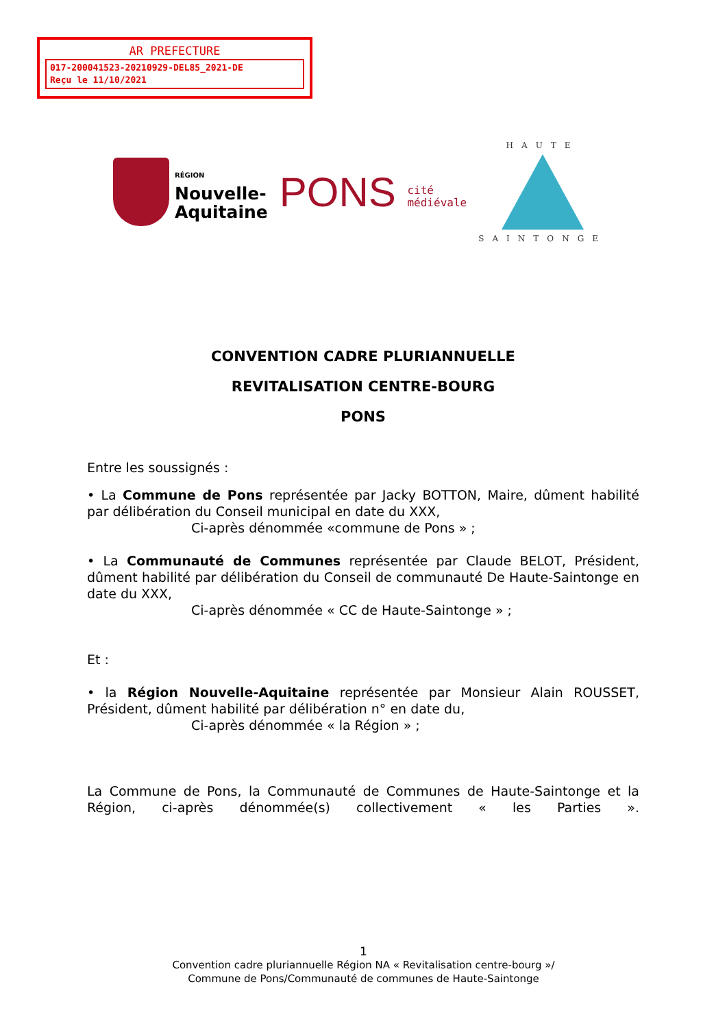AR PREFECTURE
017-200041523-20210929-DEL85_2021-DE
Reçu le 11/10/2021
RÉGION
Nouvelle-
Aquitaine
PONS cité
médiévale
HAUTE
SAINTONGE
CONVENTION CADRE PLURIANNUELLE
REVITALISATION CENTRE-BOURG
PONS
Entre les soussignés :
• La Commune de Pons représentée par Jacky BOTTON, Maire, dûment habilité par délibération du Conseil municipal en date du XXX,
Ci-après dénommée «commune de Pons » ;
• La Communauté de Communes représentée par Claude BELOT, Président, dûment habilité par délibération du Conseil de communauté De Haute-Saintonge en date du XXX,
Ci-après dénommée « CC de Haute-Saintonge » ;
Et :
• la Région Nouvelle-Aquitaine représentée par Monsieur Alain ROUSSET, Président, dûment habilité par délibération n° en date du,
Ci-après dénommée « la Région » ;
La Commune de Pons, la Communauté de Communes de Haute-Saintonge et la Région, ci-après dénommée(s) collectivement « les Parties ».
1
Convention cadre pluriannuelle Région NA « Revitalisation centre-bourg »/
Commune de Pons/Communauté de communes de Haute-Saintonge